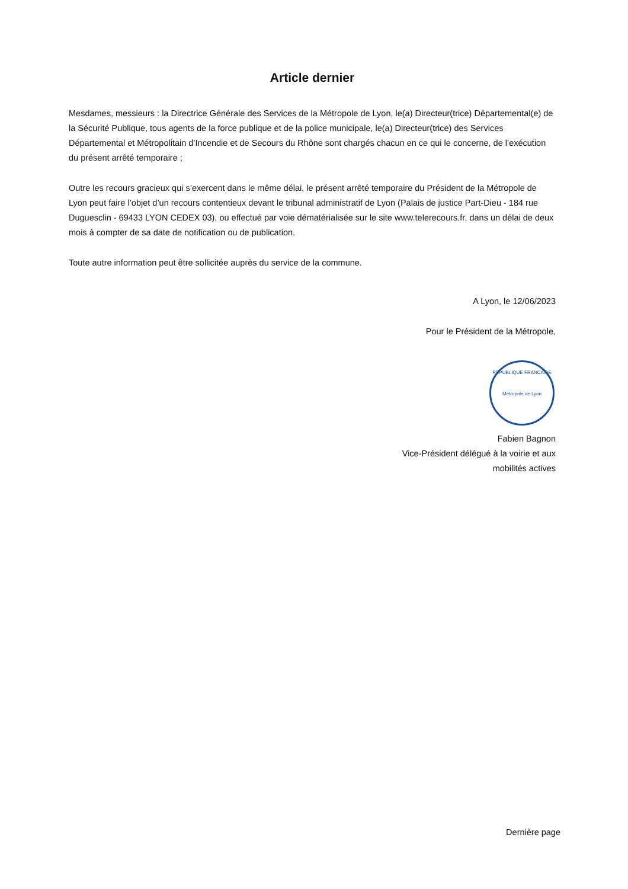Article dernier
Mesdames, messieurs : la Directrice Générale des Services de la Métropole de Lyon, le(a) Directeur(trice) Départemental(e) de la Sécurité Publique, tous agents de la force publique et de la police municipale, le(a) Directeur(trice) des Services Départemental et Métropolitain d’Incendie et de Secours du Rhône sont chargés chacun en ce qui le concerne, de l’exécution du présent arrêté temporaire ;
Outre les recours gracieux qui s’exercent dans le même délai, le présent arrêté temporaire du Président de la Métropole de Lyon peut faire l’objet d’un recours contentieux devant le tribunal administratif de Lyon (Palais de justice Part-Dieu - 184 rue Duguesclin - 69433 LYON CEDEX 03), ou effectué par voie dématérialisée sur le site www.telerecours.fr, dans un délai de deux mois à compter de sa date de notification ou de publication.
Toute autre information peut être sollicitée auprès du service de la commune.
A Lyon, le 12/06/2023
Pour le Président de la Métropole,
REPUBLIQUE FRANCAISE
Métropole de Lyon
Fabien Bagnon
Vice-Président délégué à la voirie et aux
mobilités actives
Dernière page